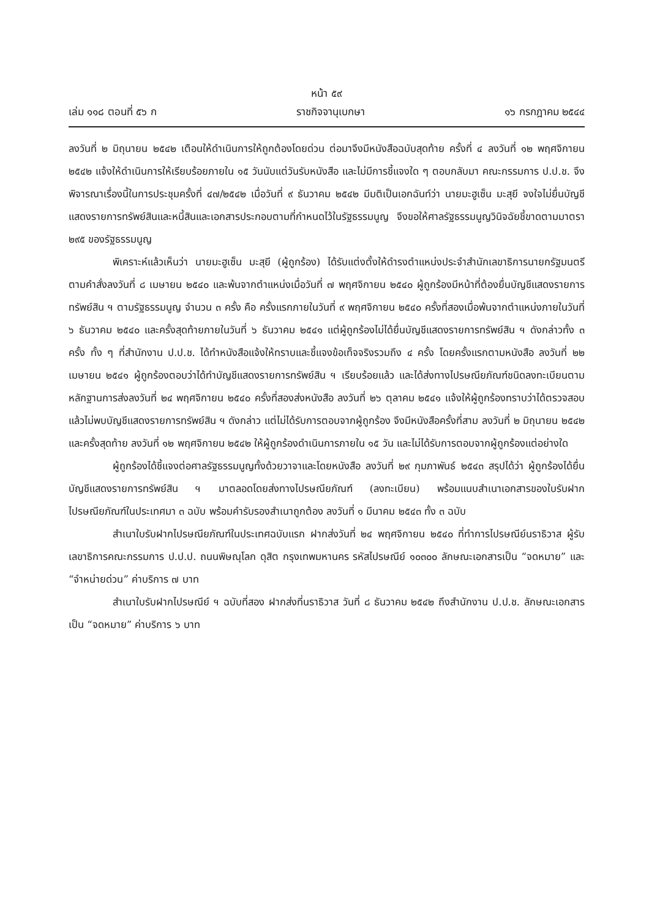หน้า ๕๙
เล่ม ๑๑๘ ตอนที่ ๕๖ ก ราชกิจจานุเบกษา ๑๖ กรกฎาคม ๒๕๔๔
ลงวันที่ ๒ มิถุนายน ๒๕๔๒ เตือนให้ดำเนินการให้ถูกต้องโดยด่วน ต่อมาจึงมีหนังสือฉบับสุดท้าย ครั้งที่ ๔ ลงวันที่ ๑๒ พฤศจิกายน ๒๕๔๒ แจ้งให้ดำเนินการให้เรียบร้อยภายใน ๑๕ วันนับแต่วันรับหนังสือ และไม่มีการชี้แจงใด ๆ ตอบกลับมา คณะกรรมการ ป.ป.ช. จึงพิจารณาเรื่องนี้ในการประชุมครั้งที่ ๔๗/๒๕๔๒ เมื่อวันที่ ๙ ธันวาคม ๒๕๔๒ มีมติเป็นเอกฉันท์ว่า นายมะฮูเซ็น มะสุยี จงใจไม่ยื่นบัญชีแสดงรายการทรัพย์สินและหนี้สินและเอกสารประกอบตามที่กำหนดไว้ในรัฐธรรมนูญ จึงขอให้ศาลรัฐธรรมนูญวินิจฉัยชี้ขาดตามมาตรา ๒๙๕ ของรัฐธรรมนูญ
พิเคราะห์แล้วเห็นว่า นายมะฮูเซ็น มะสุยี (ผู้ถูกร้อง) ได้รับแต่งตั้งให้ดำรงตำแหน่งประจำสำนักเลขาธิการนายกรัฐมนตรีตามคำสั่งลงวันที่ ๘ เมษายน ๒๕๔๐ และพ้นจากตำแหน่งเมื่อวันที่ ๗ พฤศจิกายน ๒๕๔๐ ผู้ถูกร้องมีหน้าที่ต้องยื่นบัญชีแสดงรายการทรัพย์สิน ฯ ตามรัฐธรรมนูญ จำนวน ๓ ครั้ง คือ ครั้งแรกภายในวันที่ ๙ พฤศจิกายน ๒๕๔๐ ครั้งที่สองเมื่อพ้นจากตำแหน่งภายในวันที่ ๖ ธันวาคม ๒๕๔๐ และครั้งสุดท้ายภายในวันที่ ๖ ธันวาคม ๒๕๔๑ แต่ผู้ถูกร้องไม่ได้ยื่นบัญชีแสดงรายการทรัพย์สิน ฯ ดังกล่าวทั้ง ๓ ครั้ง ทั้ง ๆ ที่สำนักงาน ป.ป.ช. ได้ทำหนังสือแจ้งให้ทราบและชี้แจงข้อเท็จจริงรวมถึง ๔ ครั้ง โดยครั้งแรกตามหนังสือ ลงวันที่ ๒๒ เมษายน ๒๕๔๑ ผู้ถูกร้องตอบว่าได้ทำบัญชีแสดงรายการทรัพย์สิน ฯ เรียบร้อยแล้ว และได้ส่งทางไปรษณียภัณฑ์ชนิดลงทะเบียนตามหลักฐานการส่งลงวันที่ ๒๔ พฤศจิกายน ๒๕๔๐ ครั้งที่สองส่งหนังสือ ลงวันที่ ๒๖ ตุลาคม ๒๕๔๑ แจ้งให้ผู้ถูกร้องทราบว่าได้ตรวจสอบแล้วไม่พบบัญชีแสดงรายการทรัพย์สิน ฯ ดังกล่าว แต่ไม่ได้รับการตอบจากผู้ถูกร้อง จึงมีหนังสือครั้งที่สาม ลงวันที่ ๒ มิถุนายน ๒๕๔๒ และครั้งสุดท้าย ลงวันที่ ๑๒ พฤศจิกายน ๒๕๔๒ ให้ผู้ถูกร้องดำเนินการภายใน ๑๕ วัน และไม่ได้รับการตอบจากผู้ถูกร้องแต่อย่างใด
ผู้ถูกร้องได้ชี้แจงต่อศาลรัฐธรรมนูญทั้งด้วยวาจาและโดยหนังสือ ลงวันที่ ๒๙ กุมภาพันธ์ ๒๕๔๓ สรุปได้ว่า ผู้ถูกร้องได้ยื่นบัญชีแสดงรายการทรัพย์สิน ฯ มาตลอดโดยส่งทางไปรษณียภัณฑ์ (ลงทะเบียน) พร้อมแนบสำเนาเอกสารของใบรับฝากไปรษณียภัณฑ์ในประเทศมา ๓ ฉบับ พร้อมคำรับรองสำเนาถูกต้อง ลงวันที่ ๑ มีนาคม ๒๕๔๓ ทั้ง ๓ ฉบับ
สำเนาใบรับฝากไปรษณียภัณฑ์ในประเทศฉบับแรก ฝากส่งวันที่ ๒๔ พฤศจิกายน ๒๕๔๐ ที่ทำการไปรษณีย์นราธิวาส ผู้รับเลขาธิการคณะกรรมการ ป.ป.ป. ถนนพิษณุโลก ดุสิต กรุงเทพมหานคร รหัสไปรษณีย์ ๑๐๓๐๐ ลักษณะเอกสารเป็น “จดหมาย” และ “จำหน่ายด่วน” ค่าบริการ ๗ บาท
สำเนาใบรับฝากไปรษณีย์ ฯ ฉบับที่สอง ฝากส่งที่นราธิวาส วันที่ ๘ ธันวาคม ๒๕๔๒ ถึงสำนักงาน ป.ป.ช. ลักษณะเอกสารเป็น “จดหมาย” ค่าบริการ ๖ บาท